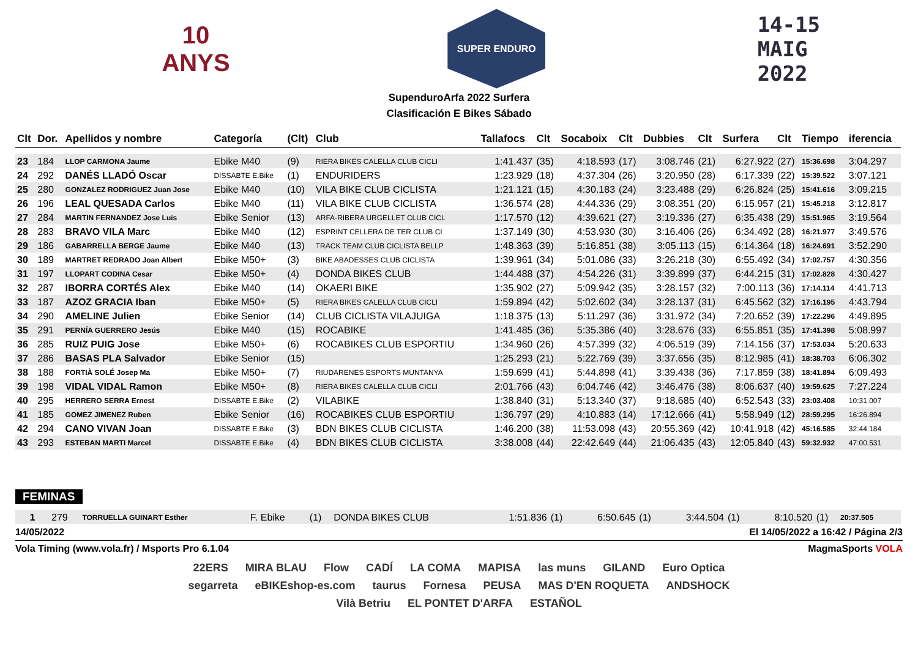10 ANYS
SUPER ENDURO
14-15
MAIG
2022
SupenduroArfa 2022 Surfera
Clasificación E Bikes Sábado
| Clt | Dor. | Apellidos y nombre | Categoría | (Clt) | Club | Tallafocs | Clt | Socaboix | Clt | Dubbies | Clt | Surfera | Clt | Tiempo | iferencia |
| --- | --- | --- | --- | --- | --- | --- | --- | --- | --- | --- | --- | --- | --- | --- | --- |
| 23 | 184 | LLOP CARMONA Jaume | Ebike M40 | (9) | RIERA BIKES CALELLA CLUB CICLI | 1:41.437 | (35) | 4:18.593 | (17) | 3:08.746 | (21) | 6:27.922 | (27) | 15:36.698 | 3:04.297 |
| 24 | 292 | DANÉS LLADÓ Oscar | DISSABTE E.Bike | (1) | ENDURIDERS | 1:23.929 | (18) | 4:37.304 | (26) | 3:20.950 | (28) | 6:17.339 | (22) | 15:39.522 | 3:07.121 |
| 25 | 280 | GONZALEZ RODRIGUEZ Juan Jose | Ebike M40 | (10) | VILA BIKE CLUB CICLISTA | 1:21.121 | (15) | 4:30.183 | (24) | 3:23.488 | (29) | 6:26.824 | (25) | 15:41.616 | 3:09.215 |
| 26 | 196 | LEAL QUESADA Carlos | Ebike M40 | (11) | VILA BIKE CLUB CICLISTA | 1:36.574 | (28) | 4:44.336 | (29) | 3:08.351 | (20) | 6:15.957 | (21) | 15:45.218 | 3:12.817 |
| 27 | 284 | MARTIN FERNANDEZ Jose Luis | Ebike Senior | (13) | ARFA-RIBERA URGELLET CLUB CICL | 1:17.570 | (12) | 4:39.621 | (27) | 3:19.336 | (27) | 6:35.438 | (29) | 15:51.965 | 3:19.564 |
| 28 | 283 | BRAVO VILA Marc | Ebike M40 | (12) | ESPRINT CELLERA DE TER CLUB CI | 1:37.149 | (30) | 4:53.930 | (30) | 3:16.406 | (26) | 6:34.492 | (28) | 16:21.977 | 3:49.576 |
| 29 | 186 | GABARRELLA BERGE Jaume | Ebike M40 | (13) | TRACK TEAM CLUB CICLISTA BELLP | 1:48.363 | (39) | 5:16.851 | (38) | 3:05.113 | (15) | 6:14.364 | (18) | 16:24.691 | 3:52.290 |
| 30 | 189 | MARTRET REDRADO Joan Albert | Ebike M50+ | (3) | BIKE ABADESSES CLUB CICLISTA | 1:39.961 | (34) | 5:01.086 | (33) | 3:26.218 | (30) | 6:55.492 | (34) | 17:02.757 | 4:30.356 |
| 31 | 197 | LLOPART CODINA Cesar | Ebike M50+ | (4) | DONDA BIKES CLUB | 1:44.488 | (37) | 4:54.226 | (31) | 3:39.899 | (37) | 6:44.215 | (31) | 17:02.828 | 4:30.427 |
| 32 | 287 | IBORRA CORTÉS Alex | Ebike M40 | (14) | OKAERI BIKE | 1:35.902 | (27) | 5:09.942 | (35) | 3:28.157 | (32) | 7:00.113 | (36) | 17:14.114 | 4:41.713 |
| 33 | 187 | AZOZ GRACIA Iban | Ebike M50+ | (5) | RIERA BIKES CALELLA CLUB CICLI | 1:59.894 | (42) | 5:02.602 | (34) | 3:28.137 | (31) | 6:45.562 | (32) | 17:16.195 | 4:43.794 |
| 34 | 290 | AMELINE Julien | Ebike Senior | (14) | CLUB CICLISTA VILAJUIGA | 1:18.375 | (13) | 5:11.297 | (36) | 3:31.972 | (34) | 7:20.652 | (39) | 17:22.296 | 4:49.895 |
| 35 | 291 | PERNÍA GUERRERO Jesús | Ebike M40 | (15) | ROCABIKE | 1:41.485 | (36) | 5:35.386 | (40) | 3:28.676 | (33) | 6:55.851 | (35) | 17:41.398 | 5:08.997 |
| 36 | 285 | RUIZ PUIG Jose | Ebike M50+ | (6) | ROCABIKES CLUB ESPORTIU | 1:34.960 | (26) | 4:57.399 | (32) | 4:06.519 | (39) | 7:14.156 | (37) | 17:53.034 | 5:20.633 |
| 37 | 286 | BASAS PLA Salvador | Ebike Senior | (15) | | 1:25.293 | (21) | 5:22.769 | (39) | 3:37.656 | (35) | 8:12.985 | (41) | 18:38.703 | 6:06.302 |
| 38 | 188 | FORTIÀ SOLÉ Josep Ma | Ebike M50+ | (7) | RIUDARENES ESPORTS MUNTANYA | 1:59.699 | (41) | 5:44.898 | (41) | 3:39.438 | (36) | 7:17.859 | (38) | 18:41.894 | 6:09.493 |
| 39 | 198 | VIDAL VIDAL Ramon | Ebike M50+ | (8) | RIERA BIKES CALELLA CLUB CICLI | 2:01.766 | (43) | 6:04.746 | (42) | 3:46.476 | (38) | 8:06.637 | (40) | 19:59.625 | 7:27.224 |
| 40 | 295 | HERRERO SERRA Ernest | DISSABTE E.Bike | (2) | VILABIKE | 1:38.840 | (31) | 5:13.340 | (37) | 9:18.685 | (40) | 6:52.543 | (33) | 23:03.408 | 10:31.007 |
| 41 | 185 | GOMEZ JIMENEZ Ruben | Ebike Senior | (16) | ROCABIKES CLUB ESPORTIU | 1:36.797 | (29) | 4:10.883 | (14) | 17:12.666 | (41) | 5:58.949 | (12) | 28:59.295 | 16:26.894 |
| 42 | 294 | CANO VIVAN Joan | DISSABTE E.Bike | (3) | BDN BIKES CLUB CICLISTA | 1:46.200 | (38) | 11:53.098 | (43) | 20:55.369 | (42) | 10:41.918 | (42) | 45:16.585 | 32:44.184 |
| 43 | 293 | ESTEBAN MARTI Marcel | DISSABTE E.Bike | (4) | BDN BIKES CLUB CICLISTA | 3:38.008 | (44) | 22:42.649 | (44) | 21:06.435 | (43) | 12:05.840 | (43) | 59:32.932 | 47:00.531 |
FEMINAS
| 1 | 279 | TORRUELLA GUINART Esther | F. Ebike | (1) | DONDA BIKES CLUB | 1:51.836 | (1) | 6:50.645 | (1) | 3:44.504 | (1) | 8:10.520 | (1) | 20:37.505 | |
14/05/2022 El 14/05/2022 a 16:42 / Página 2/3
Vola Timing (www.vola.fr) / Msports Pro 6.1.04 MagmaSports VOLA
22ERS MIRA BLAU Flow CADÍ LA COMA MAPISA las muns GILAND Euro Optica segarreta eBIKEshop-es.com taurus Fornesa PEUSA MAS D'EN ROQUETA ANDSHOCK Vilà Betriu EL PONTET D'ARFA ESTAÑOL